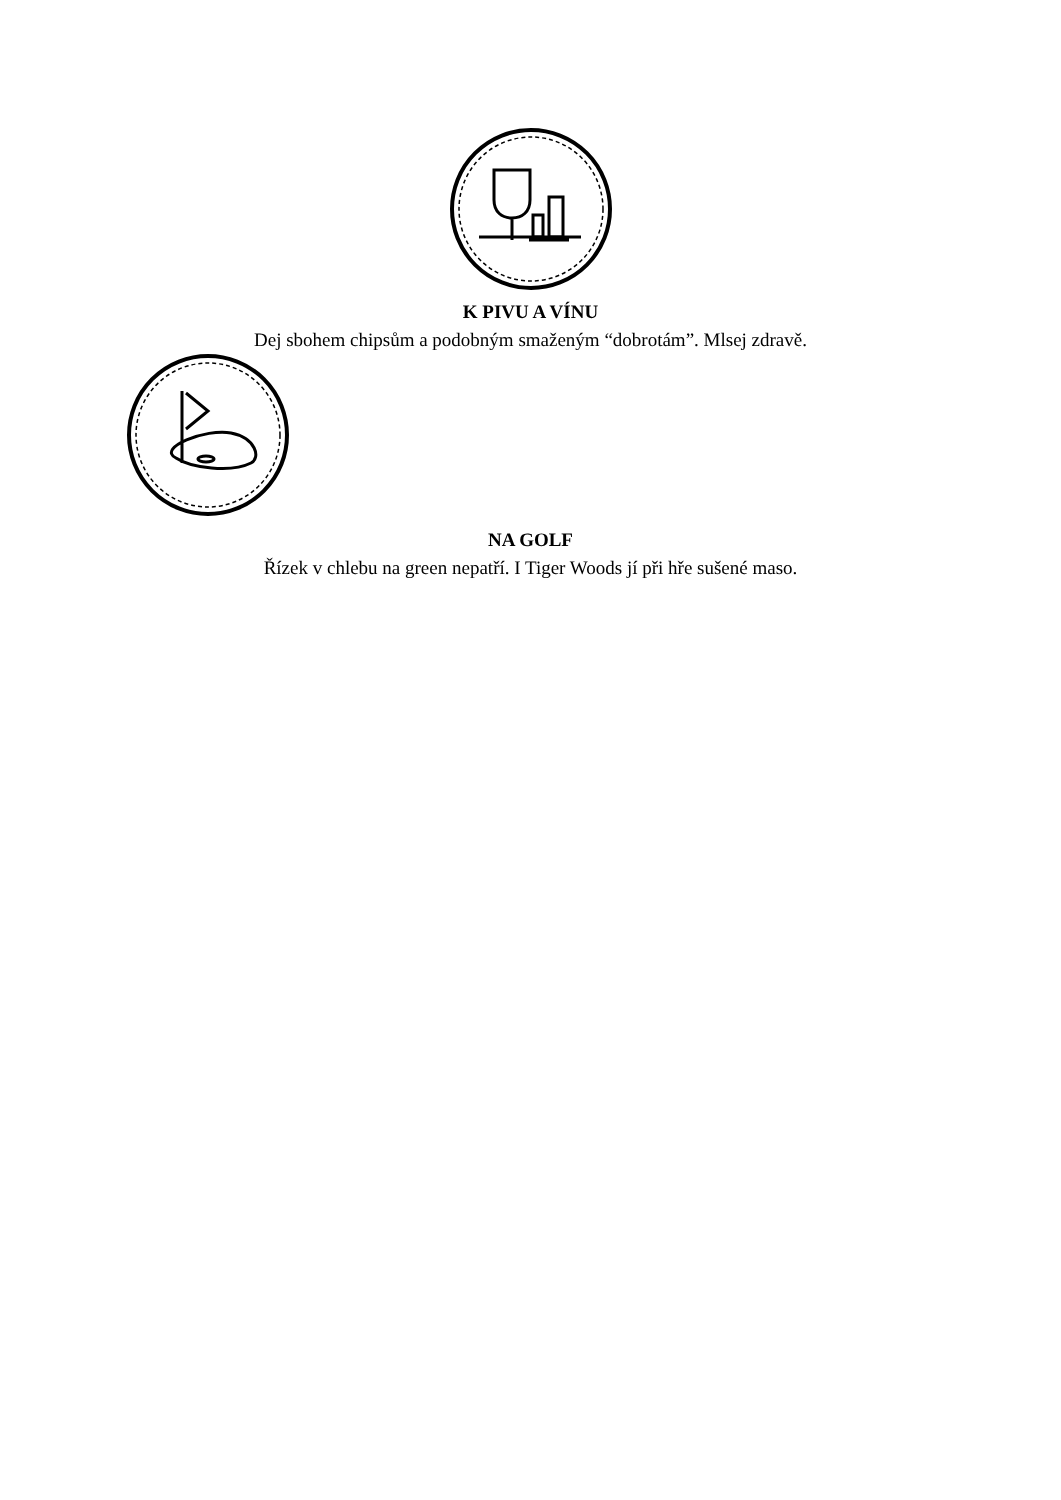K PIVU A VÍNU
Dej sbohem chipsům a podobným smaženým “dobrotám”. Mlsej zdravě.
NA GOLF
Řízek v chlebu na green nepatří. I Tiger Woods jí při hře sušené maso.